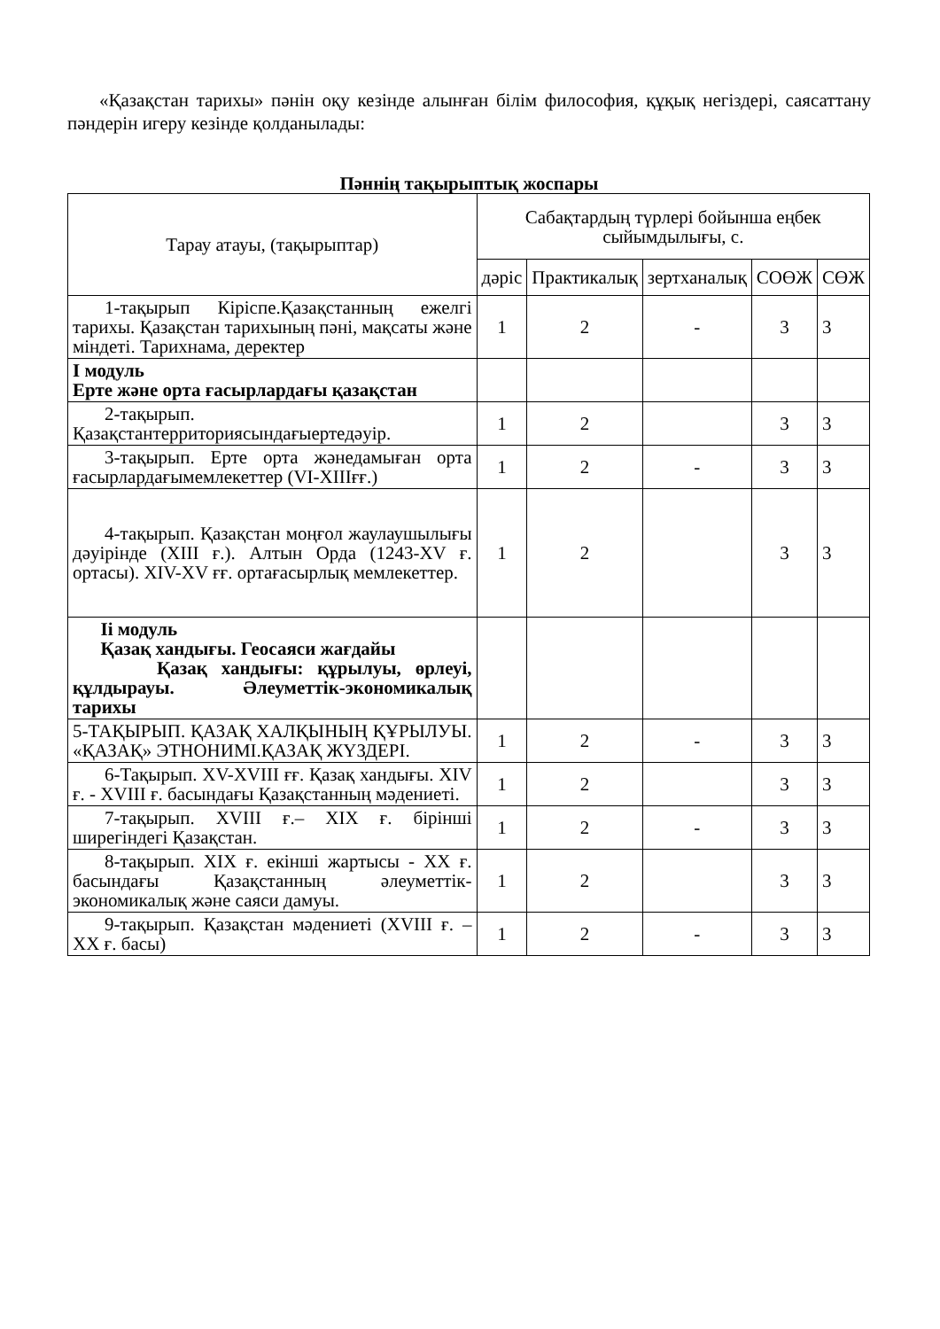«Қазақстан тарихы» пәнін оқу кезінде алынған білім философия, құқық негіздері, саясаттану пәндерін игеру кезінде қолданылады:
Пәннің тақырыптық жоспары
| Тарау атауы, (тақырыптар) | Сабақтардың түрлері бойынша еңбек сыйымдылығы, с. | | | | |
| --- | --- | --- | --- | --- | --- |
| | дәріс | Практикалық | зертханалық | СОӨЖ | СӨЖ |
| 1-тақырып Кіріспе.Қазақстанның ежелгі тарихы. Қазақстан тарихының пәні, мақсаты және міндеті. Тарихнама, деректер | 1 | 2 | - | 3 | 3 |
| І модуль Ерте және орта ғасырлардағы қазақстан | | | | | |
| 2-тақырып. Қазақстантерриториясындағыертедәуір. | 1 | 2 | | 3 | 3 |
| 3-тақырып. Ерте орта жәнедамыған орта ғасырлардағымемлекеттер (VI-XIIIғғ.) | 1 | 2 | - | 3 | 3 |
| 4-тақырып. Қазақстан моңғол жаулаушылығы дәуірінде (XIII ғ.). Алтын Орда (1243-XV ғ. ортасы). XIV-XV ғғ. ортағасырлық мемлекеттер. | 1 | 2 | | 3 | 3 |
| Іі модуль Қазақ хандығы. Геосаяси жағдайы Қазақ хандығы: құрылуы, өрлеуі, құлдырауы. Әлеуметтік-экономикалық тарихы | | | | | |
| 5-ТАҚЫРЫП. ҚАЗАҚ ХАЛҚЫНЫҢ ҚҰРЫЛУЫ. «ҚАЗАҚ» ЭТНОНИМІ.ҚАЗАҚ ЖҮЗДЕРІ. | 1 | 2 | - | 3 | 3 |
| 6-Тақырып. XV-XVIII ғғ. Қазақ хандығы. XIV ғ. - XVIII ғ. басындағы Қазақстанның мәдениеті. | 1 | 2 | | 3 | 3 |
| 7-тақырып. XVIII ғ.– XIX ғ. бірінші ширегіндегі Қазақстан. | 1 | 2 | - | 3 | 3 |
| 8-тақырып. XIX ғ. екінші жартысы - XX ғ. басындағы Қазақстанның әлеуметтік-экономикалық және саяси дамуы. | 1 | 2 | | 3 | 3 |
| 9-тақырып. Қазақстан мәдениеті (XVIII ғ. – XX ғ. басы) | 1 | 2 | - | 3 | 3 |